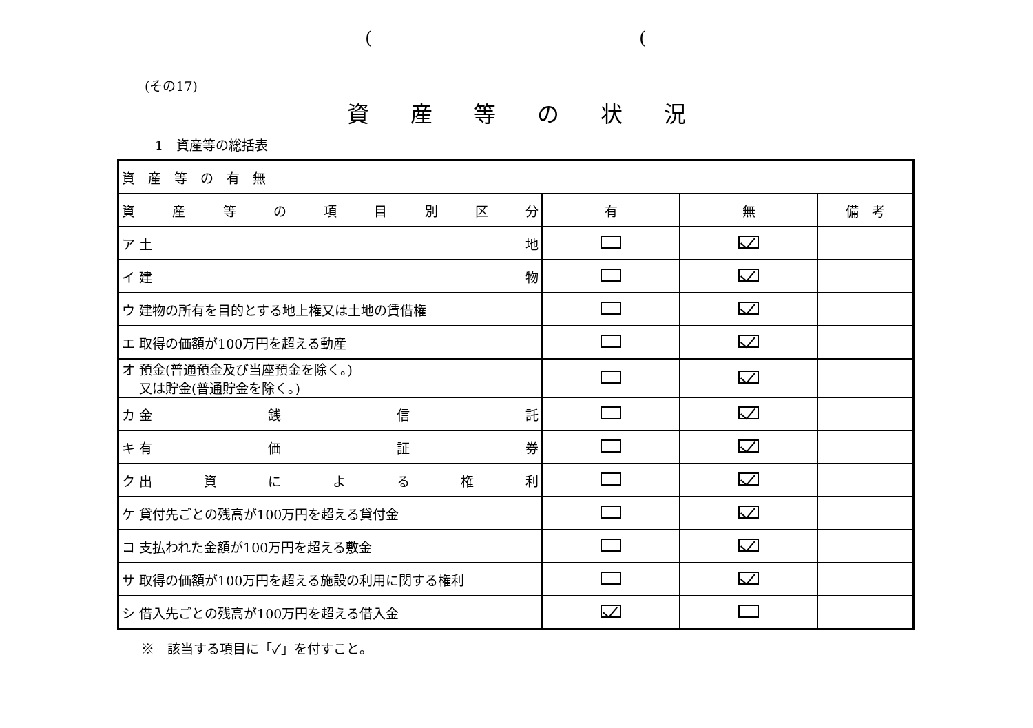((
(その17)
資産等の状況
1　資産等の総括表
| 資 産 等 の 有 無 | | | |
| 資 産 等 の 項 目 別 区 分 | 有 | 無 | 備 考 |
| ア 土 地 | | | |
| イ 建 物 | | | |
| ウ 建物の所有を目的とする地上権又は土地の賃借権 | | | |
| エ 取得の価額が100万円を超える動産 | | | |
| オ 預金(普通預金及び当座預金を除く。) 又は貯金(普通貯金を除く。) | | | |
| カ 金 銭 信 託 | | | |
| キ 有 価 証 券 | | | |
| ク 出 資 に よ る 権 利 | | | |
| ケ 貸付先ごとの残高が100万円を超える貸付金 | | | |
| コ 支払われた金額が100万円を超える敷金 | | | |
| サ 取得の価額が100万円を超える施設の利用に関する権利 | | | |
| シ 借入先ごとの残高が100万円を超える借入金 | | | |
※　該当する項目に「✓」を付すこと。